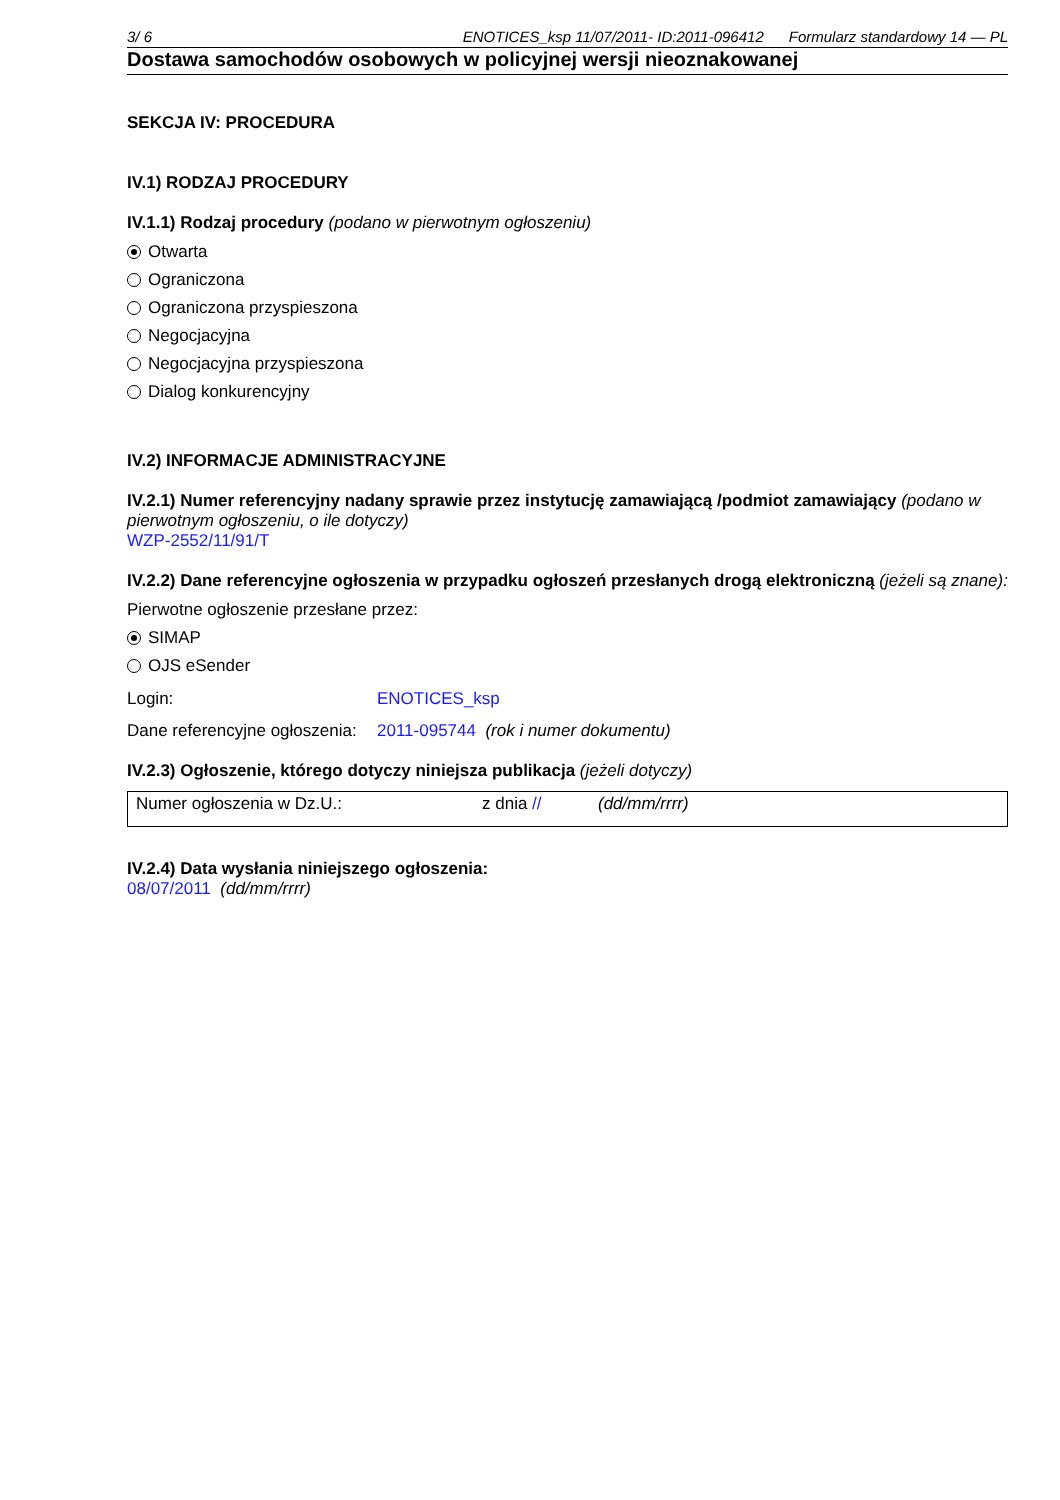3/ 6 ENOTICES_ksp 11/07/2011- ID:2011-096412 Formularz standardowy 14 — PL
Dostawa samochodów osobowych w policyjnej wersji nieoznakowanej
SEKCJA IV: PROCEDURA
IV.1) RODZAJ PROCEDURY
IV.1.1) Rodzaj procedury (podano w pierwotnym ogłoszeniu)
Otwarta
Ograniczona
Ograniczona przyspieszona
Negocjacyjna
Negocjacyjna przyspieszona
Dialog konkurencyjny
IV.2) INFORMACJE ADMINISTRACYJNE
IV.2.1) Numer referencyjny nadany sprawie przez instytucję zamawiającą /podmiot zamawiający (podano w pierwotnym ogłoszeniu, o ile dotyczy)
WZP-2552/11/91/T
IV.2.2) Dane referencyjne ogłoszenia w przypadku ogłoszeń przesłanych drogą elektroniczną (jeżeli są znane):
Pierwotne ogłoszenie przesłane przez:
SIMAP
OJS eSender
Login: ENOTICES_ksp
Dane referencyjne ogłoszenia: 2011-095744 (rok i numer dokumentu)
IV.2.3) Ogłoszenie, którego dotyczy niniejsza publikacja (jeżeli dotyczy)
| Numer ogłoszenia w Dz.U.: | z dnia // | (dd/mm/rrrr) |
IV.2.4) Data wysłania niniejszego ogłoszenia:
08/07/2011 (dd/mm/rrrr)